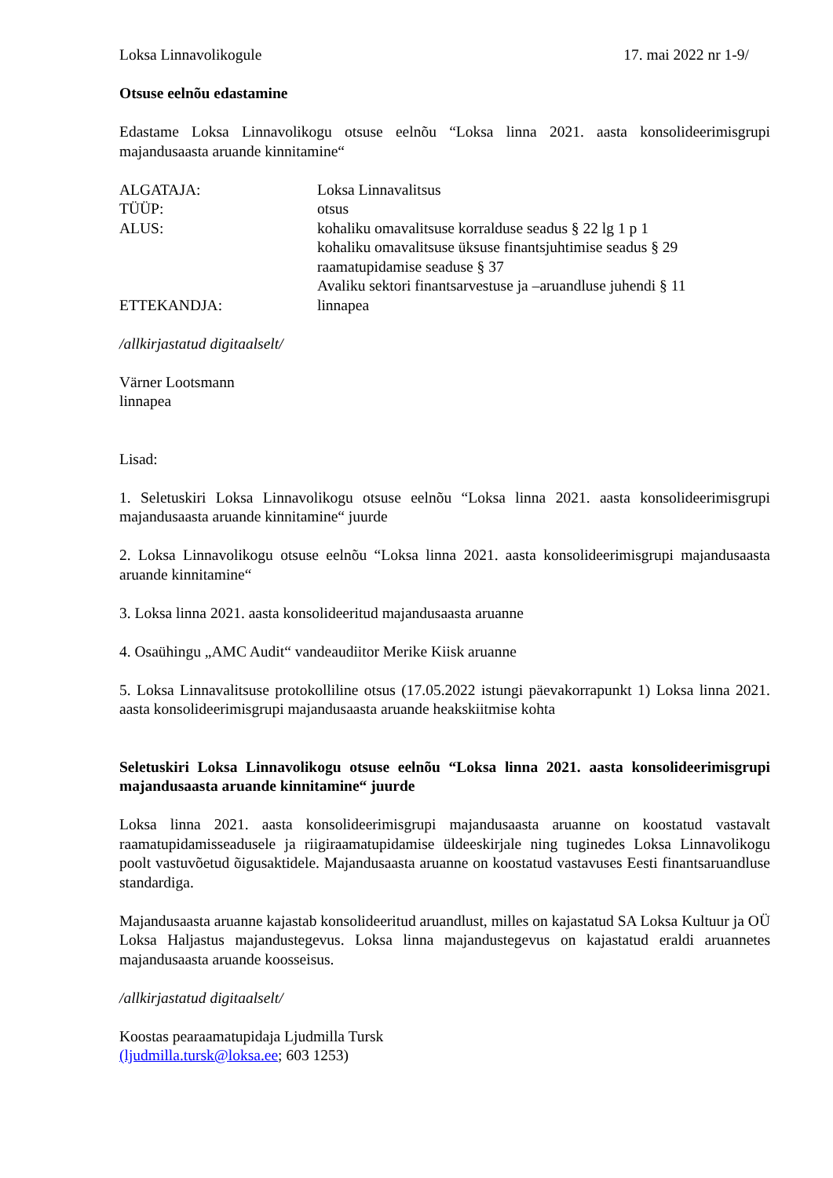Loksa Linnavolikogule 17. mai 2022 nr 1-9/
Otsuse eelnõu edastamine
Edastame Loksa Linnavolikogu otsuse eelnõu “Loksa linna 2021. aasta konsolideerimisgrupi majandusaasta aruande kinnitamine“
ALGATAJA: Loksa Linnavalitsus
TÜÜP: otsus
ALUS: kohaliku omavalitsuse korralduse seadus § 22 lg 1 p 1
kohaliku omavalitsuse üksuse finantsjuhtimise seadus § 29
raamatupidamise seaduse § 37
Avaliku sektori finantsarvestuse ja –aruandluse juhendi § 11
ETTEKANDJA: linnapea
/allkirjastatud digitaalselt/
Värner Lootsmann
linnapea
Lisad:
1. Seletuskiri Loksa Linnavolikogu otsuse eelnõu “Loksa linna 2021. aasta konsolideerimisgrupi majandusaasta aruande kinnitamine“ juurde
2. Loksa Linnavolikogu otsuse eelnõu “Loksa linna 2021. aasta konsolideerimisgrupi majandusaasta aruande kinnitamine“
3. Loksa linna 2021. aasta konsolideeritud majandusaasta aruanne
4. Osaühingu „AMC Audit“ vandeaudiitor Merike Kiisk aruanne
5. Loksa Linnavalitsuse protokolliline otsus (17.05.2022 istungi päevakorrapunkt 1) Loksa linna 2021. aasta konsolideerimisgrupi majandusaasta aruande heakskiitmise kohta
Seletuskiri Loksa Linnavolikogu otsuse eelnõu “Loksa linna 2021. aasta konsolideerimisgrupi majandusaasta aruande kinnitamine“ juurde
Loksa linna 2021. aasta konsolideerimisgrupi majandusaasta aruanne on koostatud vastavalt raamatupidamisseadusele ja riigiraamatupidamise üldeeskirjale ning tuginedes Loksa Linnavolikogu poolt vastuvõetud õigusaktidele. Majandusaasta aruanne on koostatud vastavuses Eesti finantsaruandluse standardiga.
Majandusaasta aruanne kajastab konsolideeritud aruandlust, milles on kajastatud SA Loksa Kultuur ja OÜ Loksa Haljastus majandustegevus. Loksa linna majandustegevus on kajastatud eraldi aruannetes majandusaasta aruande koosseisus.
/allkirjastatud digitaalselt/
Koostas pearaamatupidaja Ljudmilla Tursk
(ljudmilla.tursk@loksa.ee; 603 1253)